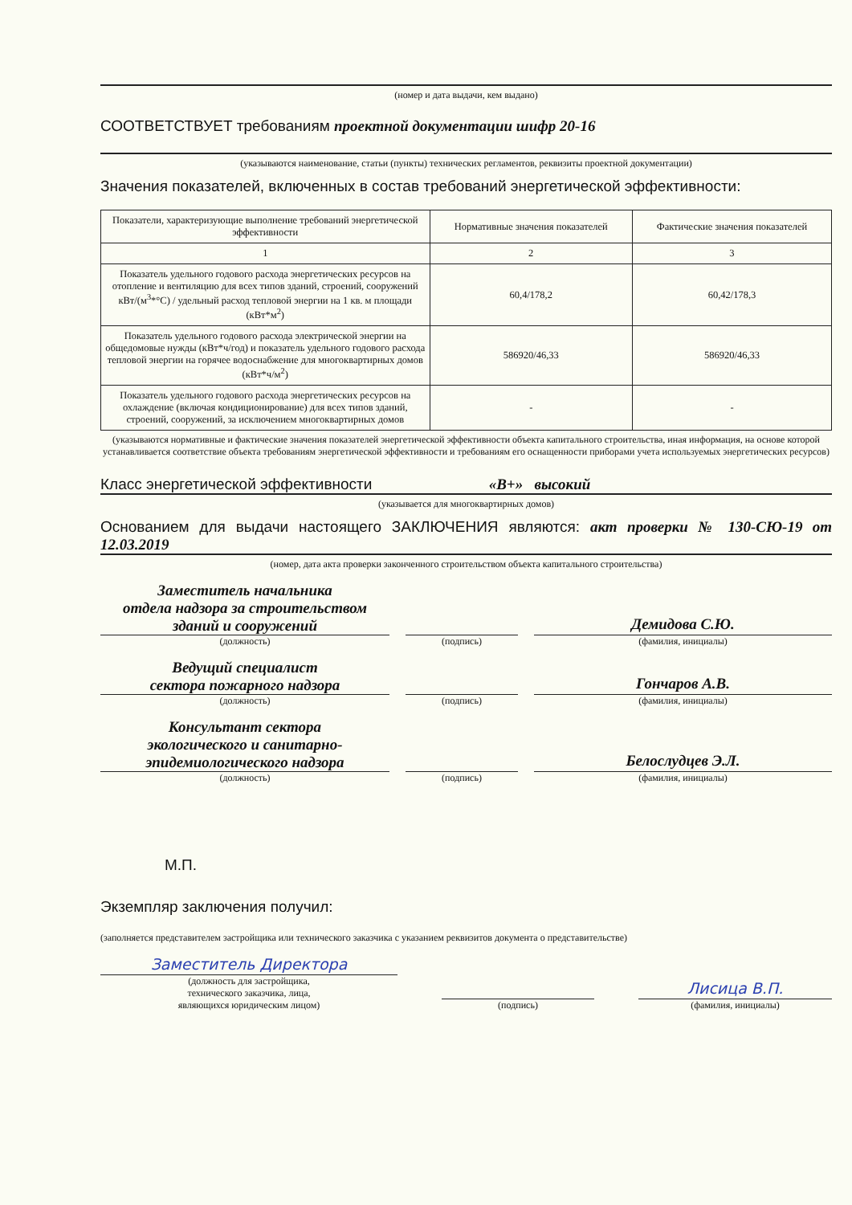(номер и дата выдачи, кем выдано)
СООТВЕТСТВУЕТ требованиям проектной документации шифр 20-16
(указываются наименование, статьи (пункты) технических регламентов, реквизиты проектной документации)
Значения показателей, включенных в состав требований энергетической эффективности:
| Показатели, характеризующие выполнение требований энергетической эффективности | Нормативные значения показателей | Фактические значения показателей |
| --- | --- | --- |
| 1 | 2 | 3 |
| Показатель удельного годового расхода энергетических ресурсов на отопление и вентиляцию для всех типов зданий, строений, сооружений кВт/(м<sup>3</sup>*°С) / удельный расход тепловой энергии на 1 кв. м площади (кВт*м<sup>2</sup>) | 60,4/178,2 | 60,42/178,3 |
| Показатель удельного годового расхода электрической энергии на общедомовые нужды (кВт*ч/год) и показатель удельного годового расхода тепловой энергии на горячее водоснабжение для многоквартирных домов (кВт*ч/м<sup>2</sup>) | 586920/46,33 | 586920/46,33 |
| Показатель удельного годового расхода энергетических ресурсов на охлаждение (включая кондиционирование) для всех типов зданий, строений, сооружений, за исключением многоквартирных домов | - | - |
(указываются нормативные и фактические значения показателей энергетической эффективности объекта капитального строительства, иная информация, на основе которой устанавливается соответствие объекта требованиям энергетической эффективности и требованиям его оснащенности приборами учета используемых энергетических ресурсов)
Класс энергетической эффективности «В+» высокий
(указывается для многоквартирных домов)
Основанием для выдачи настоящего ЗАКЛЮЧЕНИЯ являются: акт проверки № 130-СЮ-19 от 12.03.2019
(номер, дата акта проверки законченного строительством объекта капитального строительства)
Заместитель начальника
отдела надзора за строительством
зданий и сооружений
(должность)
(подпись)
Демидова С.Ю.
(фамилия, инициалы)
Ведущий специалист
сектора пожарного надзора
(должность)
(подпись)
Гончаров А.В.
(фамилия, инициалы)
Консультант сектора
экологического и санитарно-
эпидемиологического надзора
(должность)
(подпись)
Белослудцев Э.Л.
(фамилия, инициалы)
М.П.
Экземпляр заключения получил:
(заполняется представителем застройщика или технического заказчика с указанием реквизитов документа о представительстве)
Заместитель Директора
(должность для застройщика,
технического заказчика, лица,
являющихся юридическим лицом)
(подпись)
Лисица В.П.
(фамилия, инициалы)